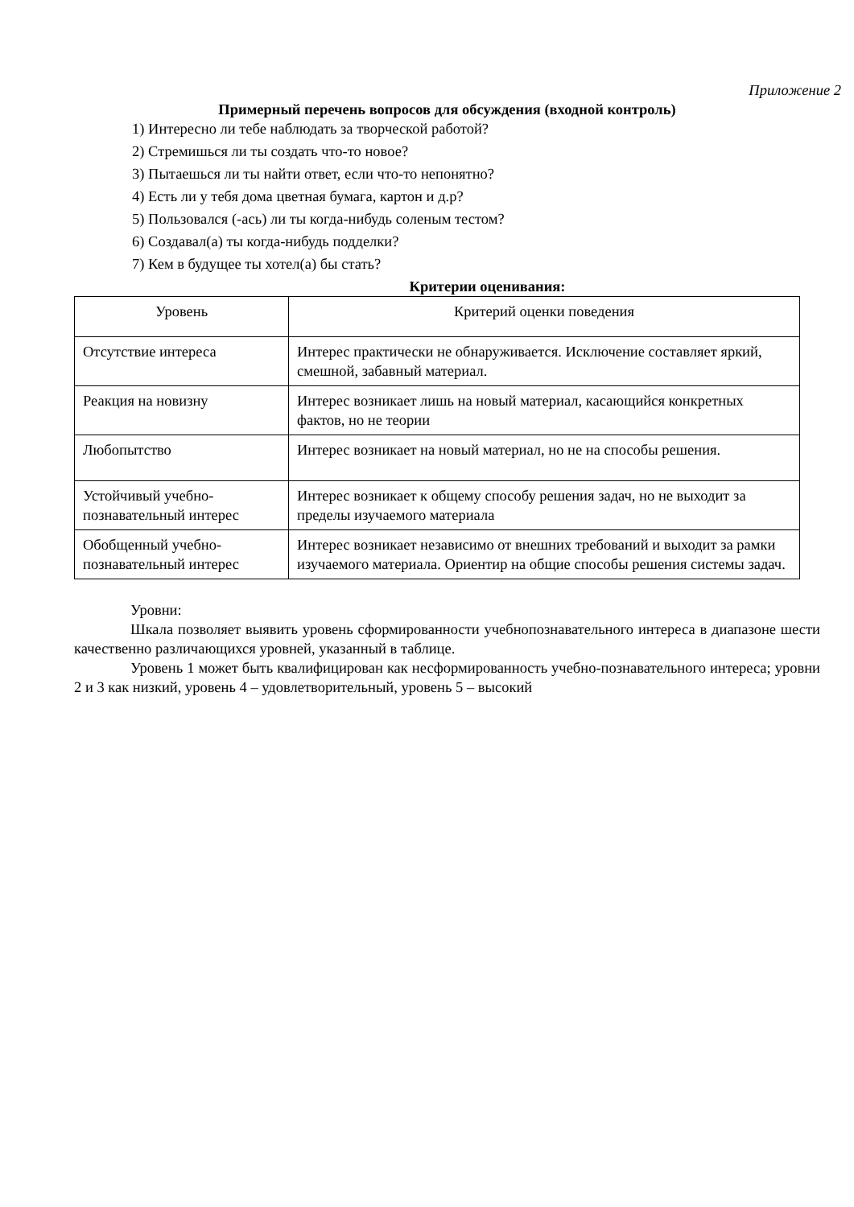Приложение 2
Примерный перечень вопросов для обсуждения (входной контроль)
1) Интересно ли тебе наблюдать за творческой работой?
2) Стремишься ли ты создать что-то новое?
3) Пытаешься ли ты найти ответ, если что-то непонятно?
4) Есть ли у тебя дома цветная бумага, картон и д.р?
5) Пользовался (-ась) ли ты когда-нибудь соленым тестом?
6) Создавал(а) ты когда-нибудь подделки?
7) Кем в будущее ты хотел(а) бы стать?
Критерии оценивания:
| Уровень | Критерий оценки поведения |
| --- | --- |
| Отсутствие интереса | Интерес практически не обнаруживается. Исключение составляет яркий, смешной, забавный материал. |
| Реакция на новизну | Интерес возникает лишь на новый материал, касающийся конкретных фактов, но не теории |
| Любопытство | Интерес возникает на новый материал, но не на способы решения. |
| Устойчивый учебно-познавательный интерес | Интерес возникает к общему способу решения задач, но не выходит за пределы изучаемого материала |
| Обобщенный учебно-познавательный интерес | Интерес возникает независимо от внешних требований и выходит за рамки изучаемого материала. Ориентир на общие способы решения системы задач. |
Уровни:
Шкала позволяет выявить уровень сформированности учебнопознавательного интереса в диапазоне шести качественно различающихся уровней, указанный в таблице.
Уровень 1 может быть квалифицирован как несформированность учебно-познавательного интереса; уровни 2 и 3 как низкий, уровень 4 – удовлетворительный, уровень 5 – высокий